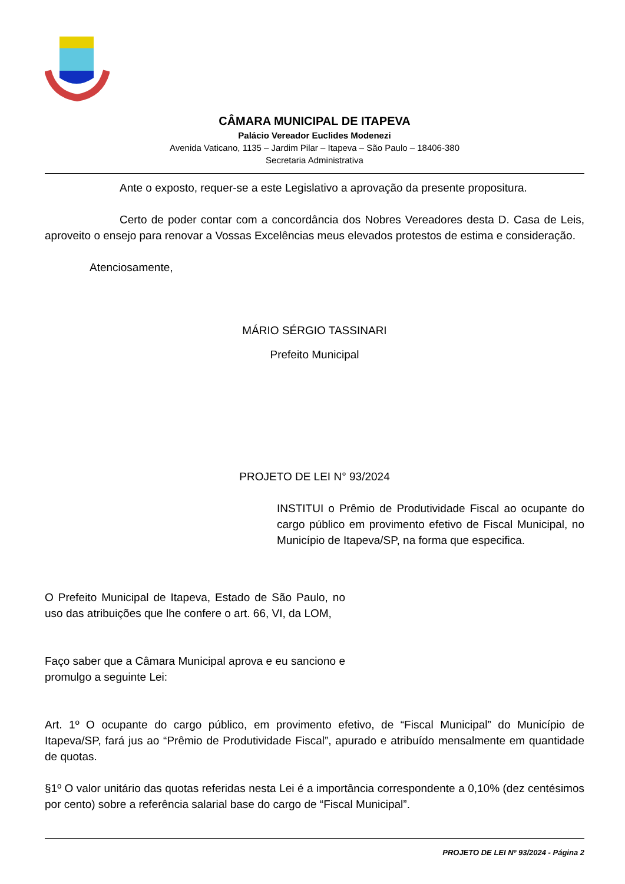CÂMARA MUNICIPAL DE ITAPEVA
Palácio Vereador Euclides Modenezi
Avenida Vaticano, 1135 – Jardim Pilar – Itapeva – São Paulo – 18406-380
Secretaria Administrativa
Ante o exposto, requer-se a este Legislativo a aprovação da presente propositura.
Certo de poder contar com a concordância dos Nobres Vereadores desta D. Casa de Leis, aproveito o ensejo para renovar a Vossas Excelências meus elevados protestos de estima e consideração.
Atenciosamente,
MÁRIO SÉRGIO TASSINARI
Prefeito Municipal
PROJETO DE LEI N° 93/2024
INSTITUI o Prêmio de Produtividade Fiscal ao ocupante do cargo público em provimento efetivo de Fiscal Municipal, no Município de Itapeva/SP, na forma que especifica.
O Prefeito Municipal de Itapeva, Estado de São Paulo, no uso das atribuições que lhe confere o art. 66, VI, da LOM,
Faço saber que a Câmara Municipal aprova e eu sanciono e promulgo a seguinte Lei:
Art. 1º O ocupante do cargo público, em provimento efetivo, de “Fiscal Municipal” do Município de Itapeva/SP, fará jus ao “Prêmio de Produtividade Fiscal”, apurado e atribuído mensalmente em quantidade de quotas.
§1º O valor unitário das quotas referidas nesta Lei é a importância correspondente a 0,10% (dez centésimos por cento) sobre a referência salarial base do cargo de “Fiscal Municipal”.
PROJETO DE LEI Nº 93/2024 - Página 2